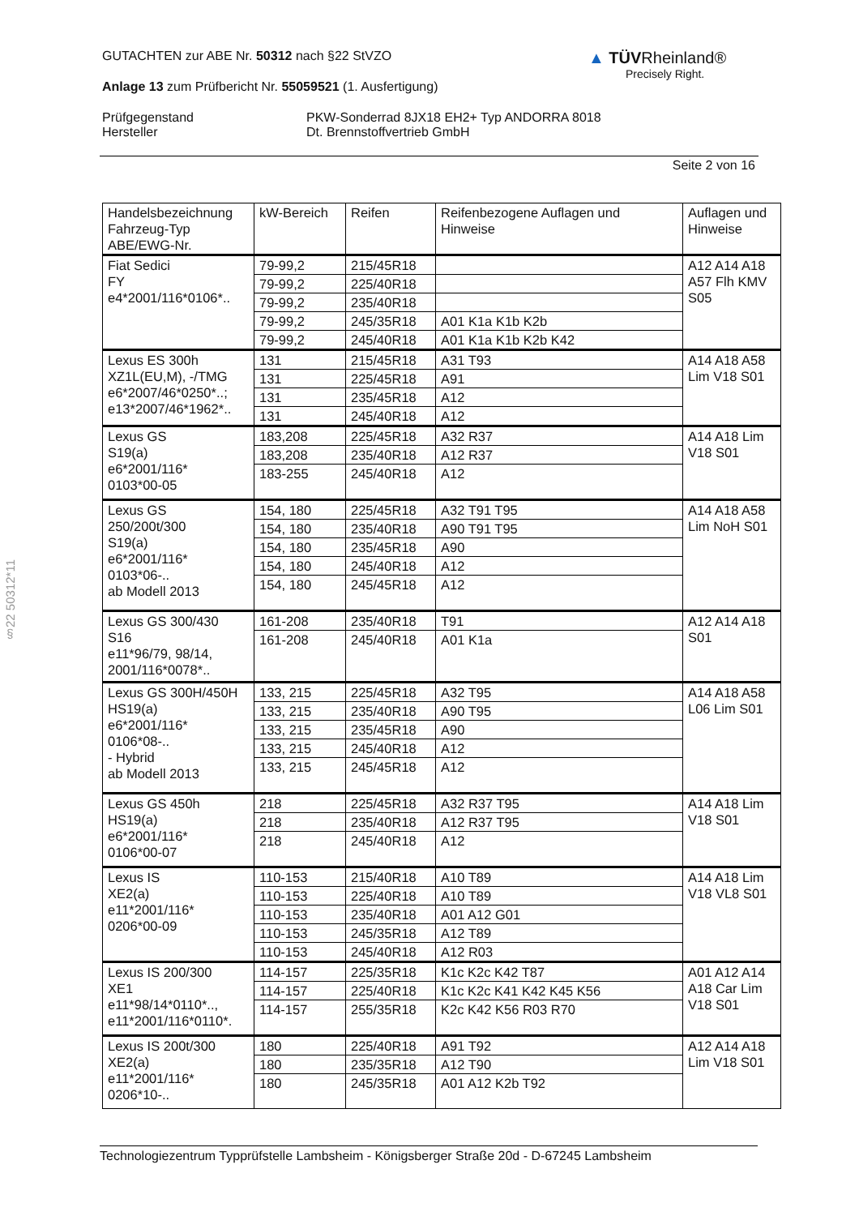GUTACHTEN zur ABE Nr. 50312 nach §22 StVZO
Anlage 13 zum Prüfbericht Nr. 55059521 (1. Ausfertigung)
Prüfgegenstand
Hersteller
PKW-Sonderrad 8JX18 EH2+ Typ ANDORRA 8018
Dt. Brennstoffvertrieb GmbH
Seite 2 von 16
▲ TÜVRheinland®
Precisely Right.
§22 50312*11
| Handelsbezeichnung Fahrzeug-Typ ABE/EWG-Nr. | kW-Bereich | Reifen | Reifenbezogene Auflagen und Hinweise | Auflagen und Hinweise |
| --- | --- | --- | --- | --- |
| Fiat Sedici FY e4*2001/116*0106*.. | 79-99,2 | 215/45R18 | | A12 A14 A18 A57 Flh KMV S05 |
| | 79-99,2 | 225/40R18 | | |
| | 79-99,2 | 235/40R18 | | |
| | 79-99,2 | 245/35R18 | A01 K1a K1b K2b | |
| | 79-99,2 | 245/40R18 | A01 K1a K1b K2b K42 | |
| Lexus ES 300h XZ1L(EU,M), -/TMG e6*2007/46*0250*..; e13*2007/46*1962*.. | 131 | 215/45R18 | A31 T93 | A14 A18 A58 Lim V18 S01 |
| | 131 | 225/45R18 | A91 | |
| | 131 | 235/45R18 | A12 | |
| | 131 | 245/40R18 | A12 | |
| Lexus GS S19(a) e6*2001/116* 0103*00-05 | 183,208 | 225/45R18 | A32 R37 | A14 A18 Lim V18 S01 |
| | 183,208 | 235/40R18 | A12 R37 | |
| | 183-255 | 245/40R18 | A12 | |
| Lexus GS 250/200t/300 S19(a) e6*2001/116* 0103*06-.. ab Modell 2013 | 154, 180 | 225/45R18 | A32 T91 T95 | A14 A18 A58 Lim NoH S01 |
| | 154, 180 | 235/40R18 | A90 T91 T95 | |
| | 154, 180 | 235/45R18 | A90 | |
| | 154, 180 | 245/40R18 | A12 | |
| | 154, 180 | 245/45R18 | A12 | |
| Lexus GS 300/430 S16 e11*96/79, 98/14, 2001/116*0078*.. | 161-208 | 235/40R18 | T91 | A12 A14 A18 S01 |
| | 161-208 | 245/40R18 | A01 K1a | |
| Lexus GS 300H/450H HS19(a) e6*2001/116* 0106*08-.. - Hybrid ab Modell 2013 | 133, 215 | 225/45R18 | A32 T95 | A14 A18 A58 L06 Lim S01 |
| | 133, 215 | 235/40R18 | A90 T95 | |
| | 133, 215 | 235/45R18 | A90 | |
| | 133, 215 | 245/40R18 | A12 | |
| | 133, 215 | 245/45R18 | A12 | |
| Lexus GS 450h HS19(a) e6*2001/116* 0106*00-07 | 218 | 225/45R18 | A32 R37 T95 | A14 A18 Lim V18 S01 |
| | 218 | 235/40R18 | A12 R37 T95 | |
| | 218 | 245/40R18 | A12 | |
| Lexus IS XE2(a) e11*2001/116* 0206*00-09 | 110-153 | 215/40R18 | A10 T89 | A14 A18 Lim V18 VL8 S01 |
| | 110-153 | 225/40R18 | A10 T89 | |
| | 110-153 | 235/40R18 | A01 A12 G01 | |
| | 110-153 | 245/35R18 | A12 T89 | |
| | 110-153 | 245/40R18 | A12 R03 | |
| Lexus IS 200/300 XE1 e11*98/14*0110*.., e11*2001/116*0110*. | 114-157 | 225/35R18 | K1c K2c K42 T87 | A01 A12 A14 A18 Car Lim V18 S01 |
| | 114-157 | 225/40R18 | K1c K2c K41 K42 K45 K56 | |
| | 114-157 | 255/35R18 | K2c K42 K56 R03 R70 | |
| Lexus IS 200t/300 XE2(a) e11*2001/116* 0206*10-.. | 180 | 225/40R18 | A91 T92 | A12 A14 A18 Lim V18 S01 |
| | 180 | 235/35R18 | A12 T90 | |
| | 180 | 245/35R18 | A01 A12 K2b T92 | |
Technologiezentrum Typprüfstelle Lambsheim - Königsberger Straße 20d - D-67245 Lambsheim